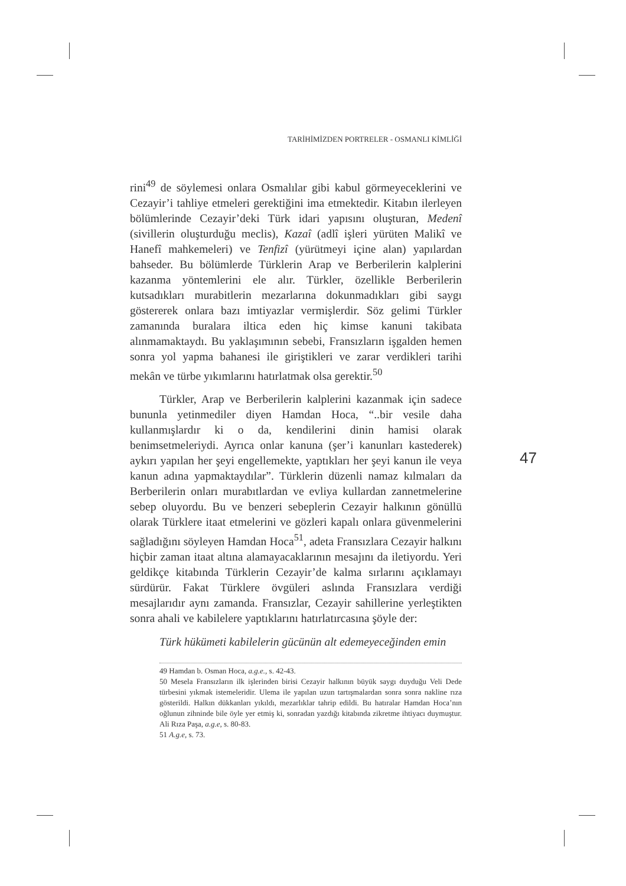TARİHİMİZDEN PORTRELER - OSMANLI KİMLİĞİ
rini<sup>49</sup> de söylemesi onlara Osmalılar gibi kabul görmeyeceklerini ve Cezayir’i tahliye etmeleri gerektiğini ima etmektedir. Kitabın ilerleyen bölümlerinde Cezayir’deki Türk idari yapısını oluşturan, Medenî (sivillerin oluşturduğu meclis), Kazaî (adlî işleri yürüten Malikî ve Hanefî mahkemeleri) ve Tenfizî (yürütmeyi içine alan) yapılardan bahseder. Bu bölümlerde Türklerin Arap ve Berberilerin kalplerini kazanma yöntemlerini ele alır. Türkler, özellikle Berberilerin kutsadıkları murabitlerin mezarlarına dokunmadıkları gibi saygı göstererek onlara bazı imtiyazlar vermişlerdir. Söz gelimi Türkler zamanında buralara iltica eden hiç kimse kanuni takibata alınmamaktaydı. Bu yaklaşımının sebebi, Fransızların işgalden hemen sonra yol yapma bahanesi ile giriştikleri ve zarar verdikleri tarihi mekân ve türbe yıkımlarını hatırlatmak olsa gerektir.<sup>50</sup>
Türkler, Arap ve Berberilerin kalplerini kazanmak için sadece bununla yetinmediler diyen Hamdan Hoca, “..bir vesile daha kullanmışlardır ki o da, kendilerini dinin hamisi olarak benimsetmeleriydi. Ayrıca onlar kanuna (şer’i kanunları kastederek) aykırı yapılan her şeyi engellemekte, yaptıkları her şeyi kanun ile veya kanun adına yapmaktaydılar”. Türklerin düzenli namaz kılmaları da Berberilerin onları murabıtlardan ve evliya kullardan zannetmelerine sebep oluyordu. Bu ve benzeri sebeplerin Cezayir halkının gönüllü olarak Türklere itaat etmelerini ve gözleri kapalı onlara güvenmelerini sağladığını söyleyen Hamdan Hoca<sup>51</sup>, adeta Fransızlara Cezayir halkını hiçbir zaman itaat altına alamayacaklarının mesajını da iletiyordu. Yeri geldikçe kitabında Türklerin Cezayir’de kalma sırlarını açıklamayı sürdürür. Fakat Türklere övgüleri aslında Fransızlara verdiği mesajlarıdır aynı zamanda. Fransızlar, Cezayir sahillerine yerleştikten sonra ahali ve kabilelere yaptıklarını hatırlatırcasına şöyle der:
Türk hükümeti kabilelerin gücünün alt edemeyeceğinden emin
49 Hamdan b. Osman Hoca, a.g.e., s. 42-43.
50 Mesela Fransızların ilk işlerinden birisi Cezayir halkının büyük saygı duyduğu Veli Dede türbesini yıkmak istemeleridir. Ulema ile yapılan uzun tartışmalardan sonra sonra nakline rıza gösterildi. Halkın dükkanları yıkıldı, mezarlıklar tahrip edildi. Bu hatıralar Hamdan Hoca’nın oğlunun zihninde bile öyle yer etmiş ki, sonradan yazdığı kitabında zikretme ihtiyacı duymuştur. Ali Rıza Paşa, a.g.e, s. 80-83.
51 A.g.e, s. 73.
47